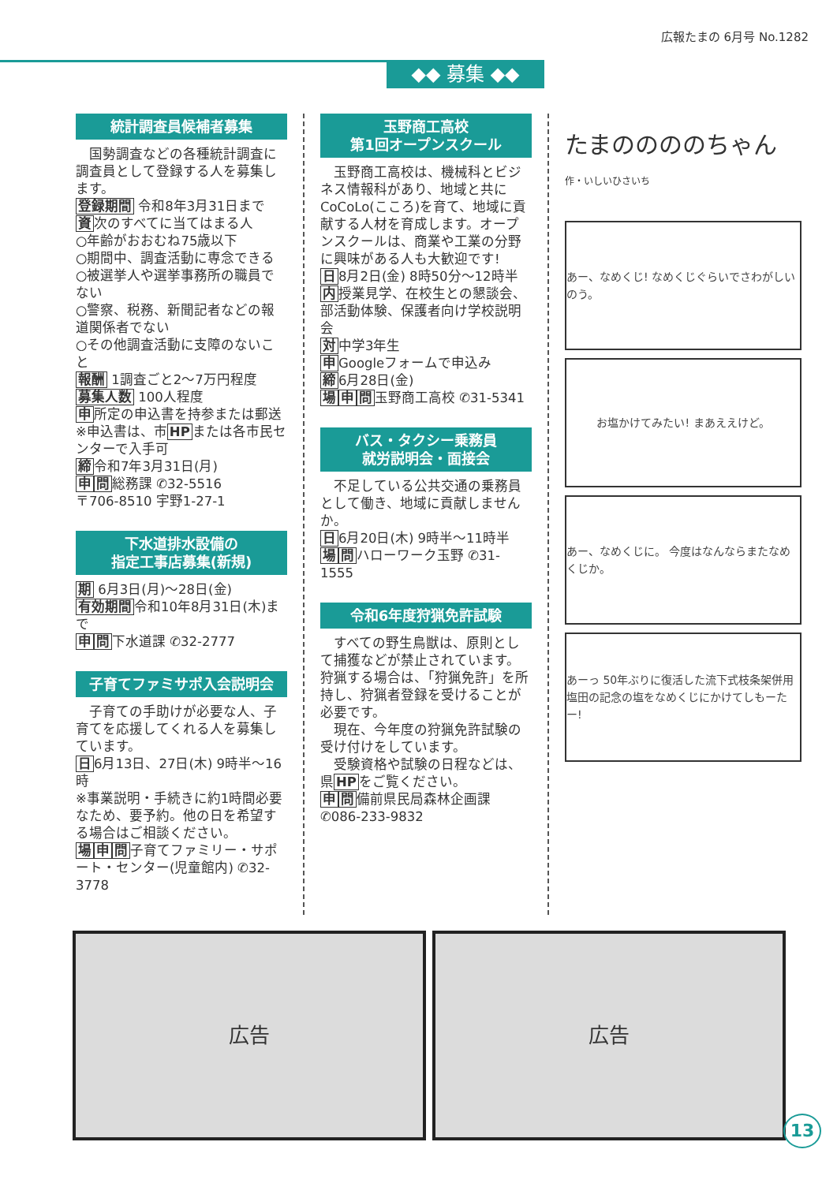広報たまの 6月号 No.1282
◆◆ 募集 ◆◆
統計調査員候補者募集
　国勢調査などの各種統計調査に調査員として登録する人を募集します。
登録期間 令和8年3月31日まで
資次のすべてに当てはまる人
○年齢がおおむね75歳以下
○期間中、調査活動に専念できる
○被選挙人や選挙事務所の職員でない
○警察、税務、新聞記者などの報道関係者でない
○その他調査活動に支障のないこと
報酬 1調査ごと2～7万円程度
募集人数 100人程度
申所定の申込書を持参または郵送
※申込書は、市HPまたは各市民センターで入手可
締令和7年3月31日(月)
申問総務課 ✆32-5516
〒706-8510 宇野1-27-1
下水道排水設備の
指定工事店募集(新規)
期 6月3日(月)～28日(金)
有効期間令和10年8月31日(木)まで
申問下水道課 ✆32-2777
子育てファミサポ入会説明会
　子育ての手助けが必要な人、子育てを応援してくれる人を募集しています。
日6月13日、27日(木) 9時半～16時
※事業説明・手続きに約1時間必要なため、要予約。他の日を希望する場合はご相談ください。
場申問子育てファミリー・サポート・センター(児童館内) ✆32-3778
玉野商工高校
第1回オープンスクール
　玉野商工高校は、機械科とビジネス情報科があり、地域と共にCoCoLo(こころ)を育て、地域に貢献する人材を育成します。オープンスクールは、商業や工業の分野に興味がある人も大歓迎です!
日8月2日(金) 8時50分～12時半
内授業見学、在校生との懇談会、部活動体験、保護者向け学校説明会
対中学3年生
申Googleフォームで申込み
締6月28日(金)
場申問玉野商工高校 ✆31-5341
バス・タクシー乗務員
就労説明会・面接会
　不足している公共交通の乗務員として働き、地域に貢献しませんか。
日6月20日(木) 9時半～11時半
場問ハローワーク玉野 ✆31-1555
令和6年度狩猟免許試験
　すべての野生鳥獣は、原則として捕獲などが禁止されています。狩猟する場合は、「狩猟免許」を所持し、狩猟者登録を受けることが必要です。
　現在、今年度の狩猟免許試験の受け付けをしています。
　受験資格や試験の日程などは、県HPをご覧ください。
申問備前県民局森林企画課 ✆086-233-9832
たまののののちゃん 作・いしいひさいち
あー、なめくじ! なめくじぐらいでさわがしいのう。
お塩かけてみたい! まあええけど。
あー、なめくじに。 今度はなんならまたなめくじか。
あーっ 50年ぶりに復活した流下式枝条架併用塩田の記念の塩をなめくじにかけてしもーたー!
広告 広告
13